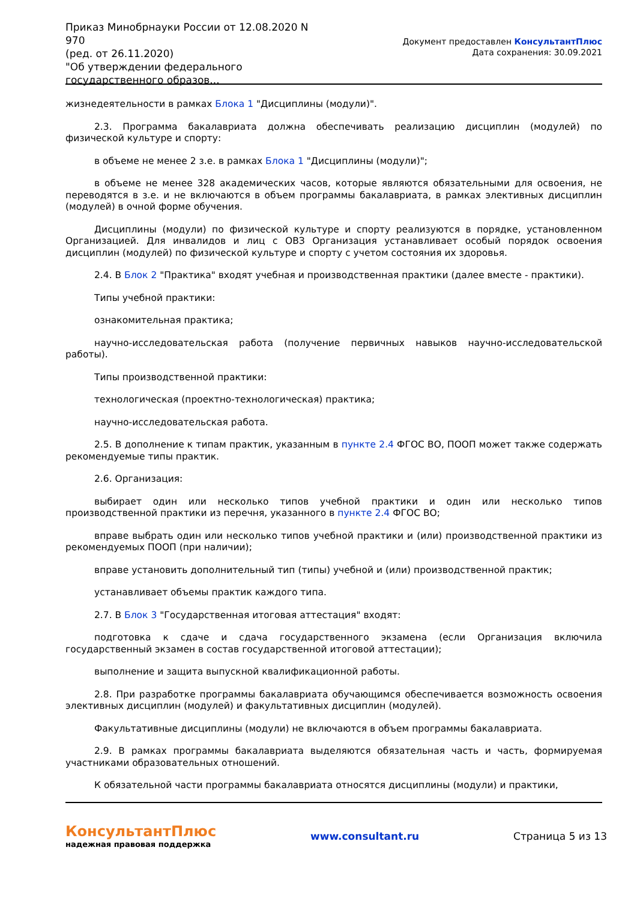Приказ Минобрнауки России от 12.08.2020 N 970
(ред. от 26.11.2020)
"Об утверждении федерального государственного образов...
Документ предоставлен КонсультантПлюс
Дата сохранения: 30.09.2021
жизнедеятельности в рамках Блока 1 "Дисциплины (модули)".
2.3. Программа бакалавриата должна обеспечивать реализацию дисциплин (модулей) по физической культуре и спорту:
в объеме не менее 2 з.е. в рамках Блока 1 "Дисциплины (модули)";
в объеме не менее 328 академических часов, которые являются обязательными для освоения, не переводятся в з.е. и не включаются в объем программы бакалавриата, в рамках элективных дисциплин (модулей) в очной форме обучения.
Дисциплины (модули) по физической культуре и спорту реализуются в порядке, установленном Организацией. Для инвалидов и лиц с ОВЗ Организация устанавливает особый порядок освоения дисциплин (модулей) по физической культуре и спорту с учетом состояния их здоровья.
2.4. В Блок 2 "Практика" входят учебная и производственная практики (далее вместе - практики).
Типы учебной практики:
ознакомительная практика;
научно-исследовательская работа (получение первичных навыков научно-исследовательской работы).
Типы производственной практики:
технологическая (проектно-технологическая) практика;
научно-исследовательская работа.
2.5. В дополнение к типам практик, указанным в пункте 2.4 ФГОС ВО, ПООП может также содержать рекомендуемые типы практик.
2.6. Организация:
выбирает один или несколько типов учебной практики и один или несколько типов производственной практики из перечня, указанного в пункте 2.4 ФГОС ВО;
вправе выбрать один или несколько типов учебной практики и (или) производственной практики из рекомендуемых ПООП (при наличии);
вправе установить дополнительный тип (типы) учебной и (или) производственной практик;
устанавливает объемы практик каждого типа.
2.7. В Блок 3 "Государственная итоговая аттестация" входят:
подготовка к сдаче и сдача государственного экзамена (если Организация включила государственный экзамен в состав государственной итоговой аттестации);
выполнение и защита выпускной квалификационной работы.
2.8. При разработке программы бакалавриата обучающимся обеспечивается возможность освоения элективных дисциплин (модулей) и факультативных дисциплин (модулей).
Факультативные дисциплины (модули) не включаются в объем программы бакалавриата.
2.9. В рамках программы бакалавриата выделяются обязательная часть и часть, формируемая участниками образовательных отношений.
К обязательной части программы бакалавриата относятся дисциплины (модули) и практики,
КонсультантПлюс
надежная правовая поддержка
www.consultant.ru Страница 5 из 13